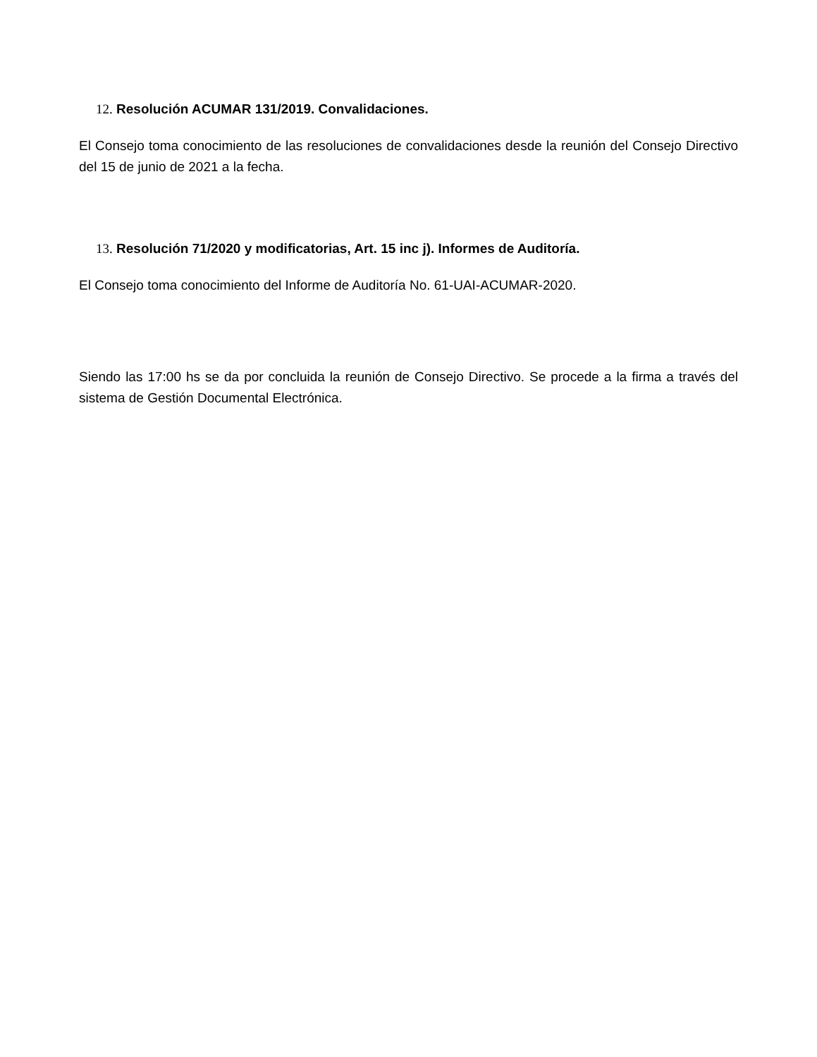12. Resolución ACUMAR 131/2019. Convalidaciones.
El Consejo toma conocimiento de las resoluciones de convalidaciones desde la reunión del Consejo Directivo del 15 de junio de 2021 a la fecha.
13. Resolución 71/2020 y modificatorias, Art. 15 inc j). Informes de Auditoría.
El Consejo toma conocimiento del Informe de Auditoría No. 61-UAI-ACUMAR-2020.
Siendo las 17:00 hs se da por concluida la reunión de Consejo Directivo. Se procede a la firma a través del sistema de Gestión Documental Electrónica.